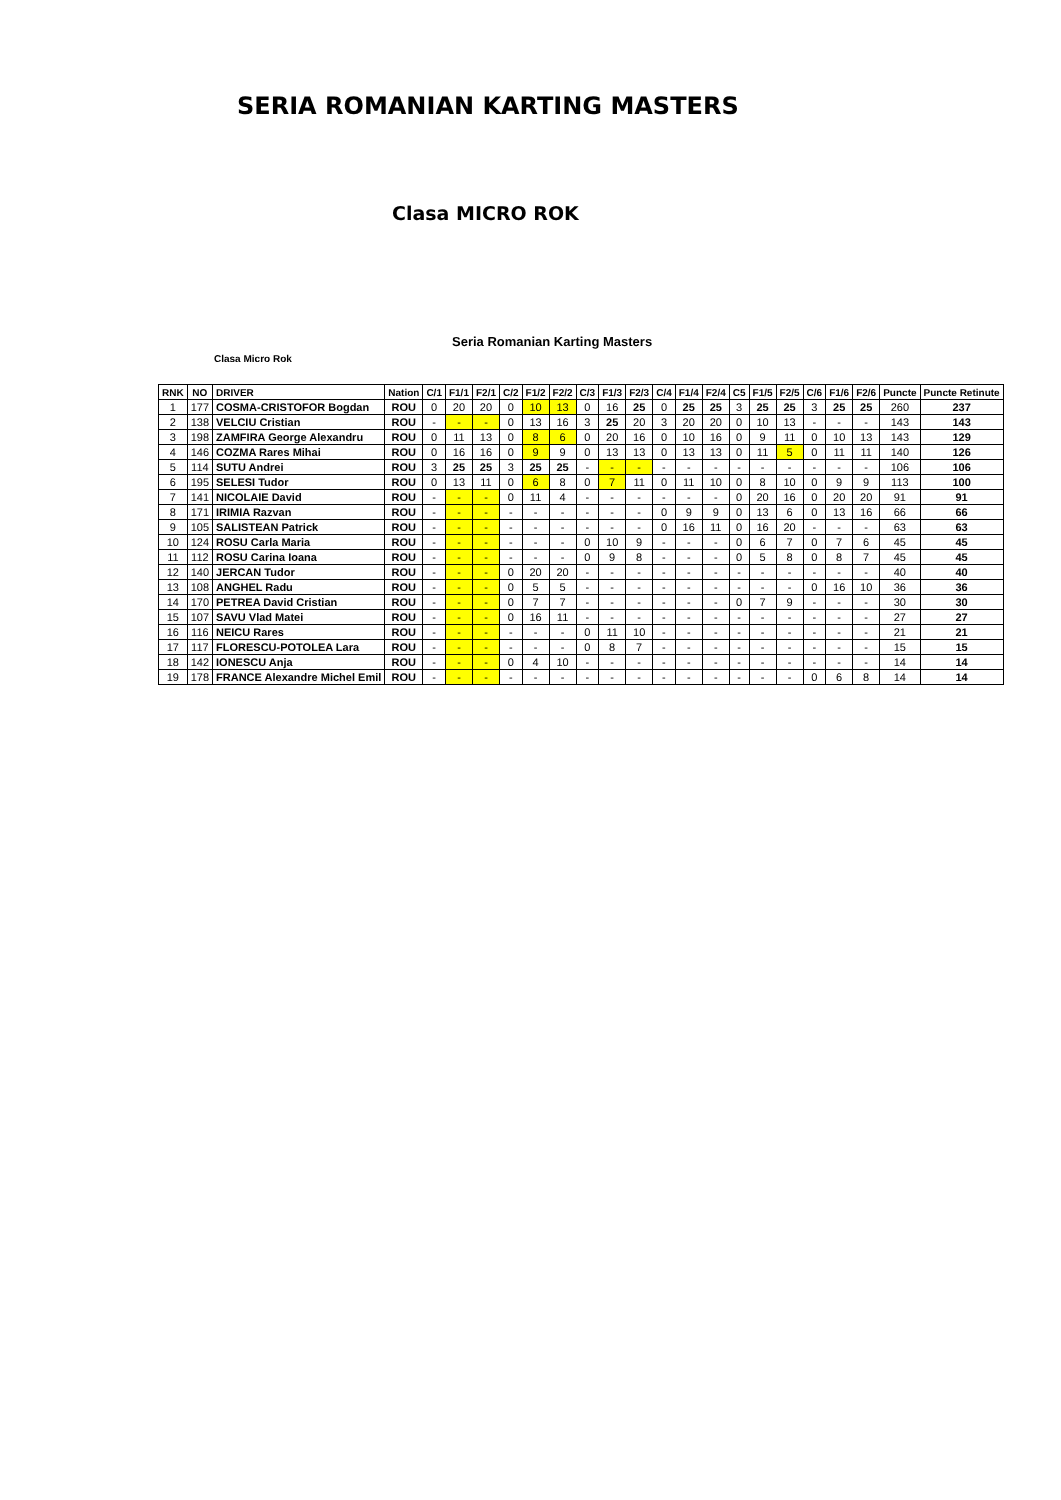SERIA ROMANIAN KARTING MASTERS
Clasa MICRO ROK
Seria Romanian Karting Masters
Clasa Micro Rok
| RNK | NO | DRIVER | Nation | C/1 | F1/1 | F2/1 | C/2 | F1/2 | F2/2 | C/3 | F1/3 | F2/3 | C/4 | F1/4 | F2/4 | C5 | F1/5 | F2/5 | C/6 | F1/6 | F2/6 | Puncte | Puncte Retinute |
| --- | --- | --- | --- | --- | --- | --- | --- | --- | --- | --- | --- | --- | --- | --- | --- | --- | --- | --- | --- | --- | --- | --- | --- |
| 1 | 177 | COSMA-CRISTOFOR Bogdan | ROU | 0 | 20 | 20 | 0 | 10 | 13 | 0 | 16 | 25 | 0 | 25 | 25 | 3 | 25 | 25 | 3 | 25 | 25 | 260 | 237 |
| 2 | 138 | VELCIU Cristian | ROU | - | - | - | 0 | 13 | 16 | 3 | 25 | 20 | 3 | 20 | 20 | 0 | 10 | 13 | - | - | - | 143 | 143 |
| 3 | 198 | ZAMFIRA George Alexandru | ROU | 0 | 11 | 13 | 0 | 8 | 6 | 0 | 20 | 16 | 0 | 10 | 16 | 0 | 9 | 11 | 0 | 10 | 13 | 143 | 129 |
| 4 | 146 | COZMA Rares Mihai | ROU | 0 | 16 | 16 | 0 | 9 | 9 | 0 | 13 | 13 | 0 | 13 | 13 | 0 | 11 | 5 | 0 | 11 | 11 | 140 | 126 |
| 5 | 114 | SUTU Andrei | ROU | 3 | 25 | 25 | 3 | 25 | 25 | - | - | - | - | - | - | - | - | - | - | - | - | 106 | 106 |
| 6 | 195 | SELESI Tudor | ROU | 0 | 13 | 11 | 0 | 6 | 8 | 0 | 7 | 11 | 0 | 11 | 10 | 0 | 8 | 10 | 0 | 9 | 9 | 113 | 100 |
| 7 | 141 | NICOLAIE David | ROU | - | - | - | 0 | 11 | 4 | - | - | - | - | - | - | 0 | 20 | 16 | 0 | 20 | 20 | 91 | 91 |
| 8 | 171 | IRIMIA Razvan | ROU | - | - | - | - | - | - | - | - | - | 0 | 9 | 9 | 0 | 13 | 6 | 0 | 13 | 16 | 66 | 66 |
| 9 | 105 | SALISTEAN Patrick | ROU | - | - | - | - | - | - | - | - | - | 0 | 16 | 11 | 0 | 16 | 20 | - | - | - | 63 | 63 |
| 10 | 124 | ROSU Carla Maria | ROU | - | - | - | - | - | - | 0 | 10 | 9 | - | - | - | 0 | 6 | 7 | 0 | 7 | 6 | 45 | 45 |
| 11 | 112 | ROSU Carina Ioana | ROU | - | - | - | - | - | - | 0 | 9 | 8 | - | - | - | 0 | 5 | 8 | 0 | 8 | 7 | 45 | 45 |
| 12 | 140 | JERCAN Tudor | ROU | - | - | - | 0 | 20 | 20 | - | - | - | - | - | - | - | - | - | - | - | - | 40 | 40 |
| 13 | 108 | ANGHEL Radu | ROU | - | - | - | 0 | 5 | 5 | - | - | - | - | - | - | - | - | - | 0 | 16 | 10 | 36 | 36 |
| 14 | 170 | PETREA David Cristian | ROU | - | - | - | 0 | 7 | 7 | - | - | - | - | - | - | 0 | 7 | 9 | - | - | - | 30 | 30 |
| 15 | 107 | SAVU Vlad Matei | ROU | - | - | - | 0 | 16 | 11 | - | - | - | - | - | - | - | - | - | - | - | - | 27 | 27 |
| 16 | 116 | NEICU Rares | ROU | - | - | - | - | - | - | 0 | 11 | 10 | - | - | - | - | - | - | - | - | - | 21 | 21 |
| 17 | 117 | FLORESCU-POTOLEA Lara | ROU | - | - | - | - | - | - | 0 | 8 | 7 | - | - | - | - | - | - | - | - | - | 15 | 15 |
| 18 | 142 | IONESCU Anja | ROU | - | - | - | 0 | 4 | 10 | - | - | - | - | - | - | - | - | - | - | - | - | 14 | 14 |
| 19 | 178 | FRANCE Alexandre Michel Emil | ROU | - | - | - | - | - | - | - | - | - | - | - | - | - | - | - | 0 | 6 | 8 | 14 | 14 |